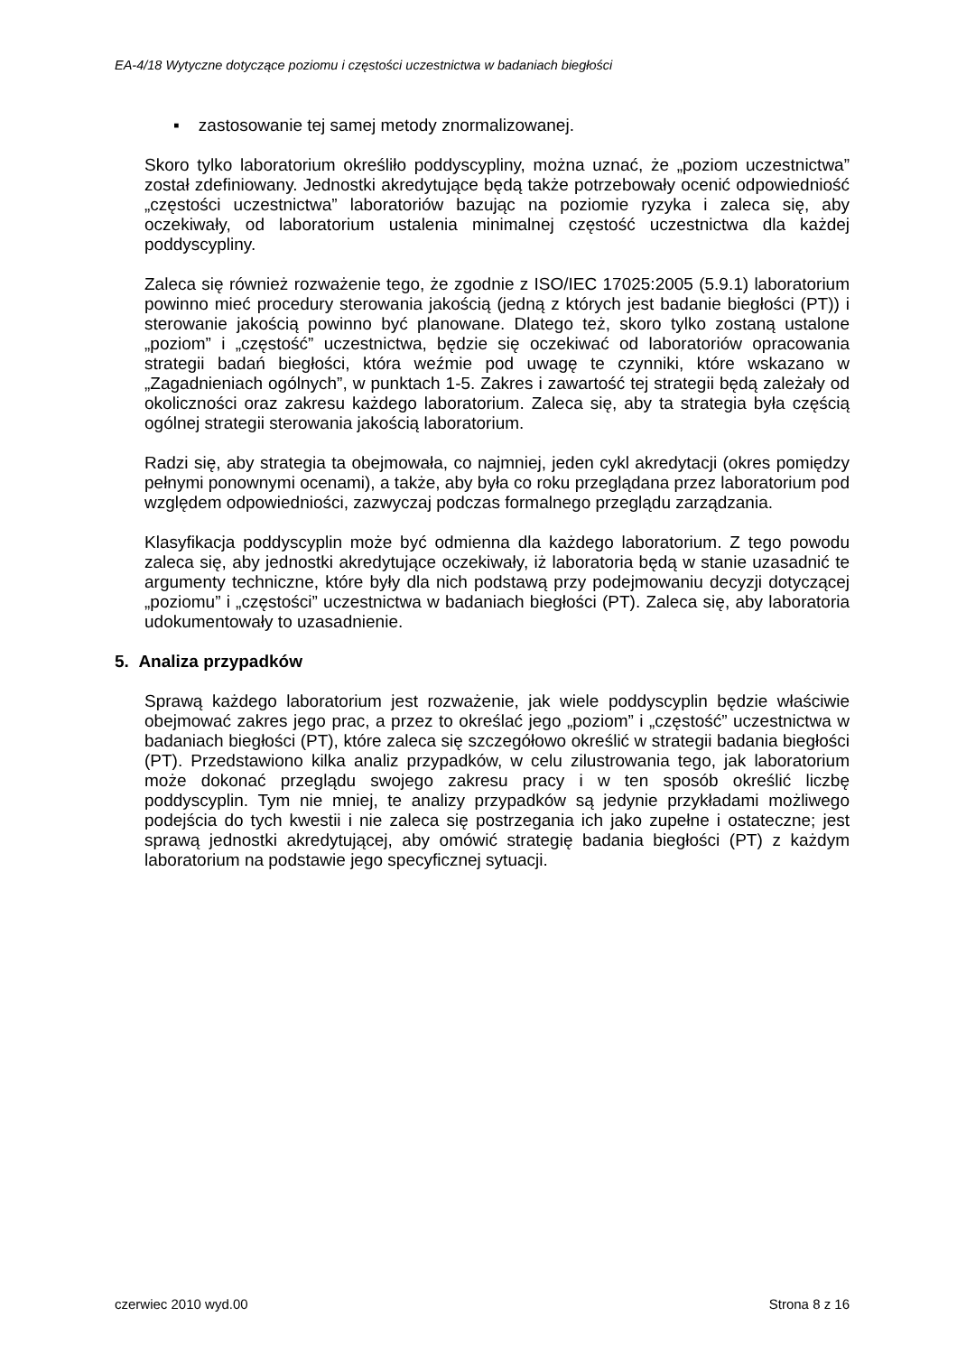EA-4/18 Wytyczne dotyczące poziomu i częstości uczestnictwa w badaniach biegłości
▪ zastosowanie tej samej metody znormalizowanej.
Skoro tylko laboratorium określiło poddyscypliny, można uznać, że „poziom uczestnictwa” został zdefiniowany. Jednostki akredytujące będą także potrzebowały ocenić odpowiedniość „częstości uczestnictwa” laboratoriów bazując na poziomie ryzyka i zaleca się, aby oczekiwały, od laboratorium ustalenia minimalnej częstość uczestnictwa dla każdej poddyscypliny.
Zaleca się również rozważenie tego, że zgodnie z ISO/IEC 17025:2005 (5.9.1) laboratorium powinno mieć procedury sterowania jakością (jedną z których jest badanie biegłości (PT)) i sterowanie jakością powinno być planowane. Dlatego też, skoro tylko zostaną ustalone „poziom” i „częstość” uczestnictwa, będzie się oczekiwać od laboratoriów opracowania strategii badań biegłości, która weźmie pod uwagę te czynniki, które wskazano w „Zagadnieniach ogólnych”, w punktach 1-5. Zakres i zawartość tej strategii będą zależały od okoliczności oraz zakresu każdego laboratorium. Zaleca się, aby ta strategia była częścią ogólnej strategii sterowania jakością laboratorium.
Radzi się, aby strategia ta obejmowała, co najmniej, jeden cykl akredytacji (okres pomiędzy pełnymi ponownymi ocenami), a także, aby była co roku przeglądana przez laboratorium pod względem odpowiedniości, zazwyczaj podczas formalnego przeglądu zarządzania.
Klasyfikacja poddyscyplin może być odmienna dla każdego laboratorium. Z tego powodu zaleca się, aby jednostki akredytujące oczekiwały, iż laboratoria będą w stanie uzasadnić te argumenty techniczne, które były dla nich podstawą przy podejmowaniu decyzji dotyczącej „poziomu” i „częstości” uczestnictwa w badaniach biegłości (PT). Zaleca się, aby laboratoria udokumentowały to uzasadnienie.
5. Analiza przypadków
Sprawą każdego laboratorium jest rozważenie, jak wiele poddyscyplin będzie właściwie obejmować zakres jego prac, a przez to określać jego „poziom” i „częstość” uczestnictwa w badaniach biegłości (PT), które zaleca się szczegółowo określić w strategii badania biegłości (PT). Przedstawiono kilka analiz przypadków, w celu zilustrowania tego, jak laboratorium może dokonać przeglądu swojego zakresu pracy i w ten sposób określić liczbę poddyscyplin. Tym nie mniej, te analizy przypadków są jedynie przykładami możliwego podejścia do tych kwestii i nie zaleca się postrzegania ich jako zupełne i ostateczne; jest sprawą jednostki akredytującej, aby omówić strategię badania biegłości (PT) z każdym laboratorium na podstawie jego specyficznej sytuacji.
czerwiec 2010 wyd.00 Strona 8 z 16